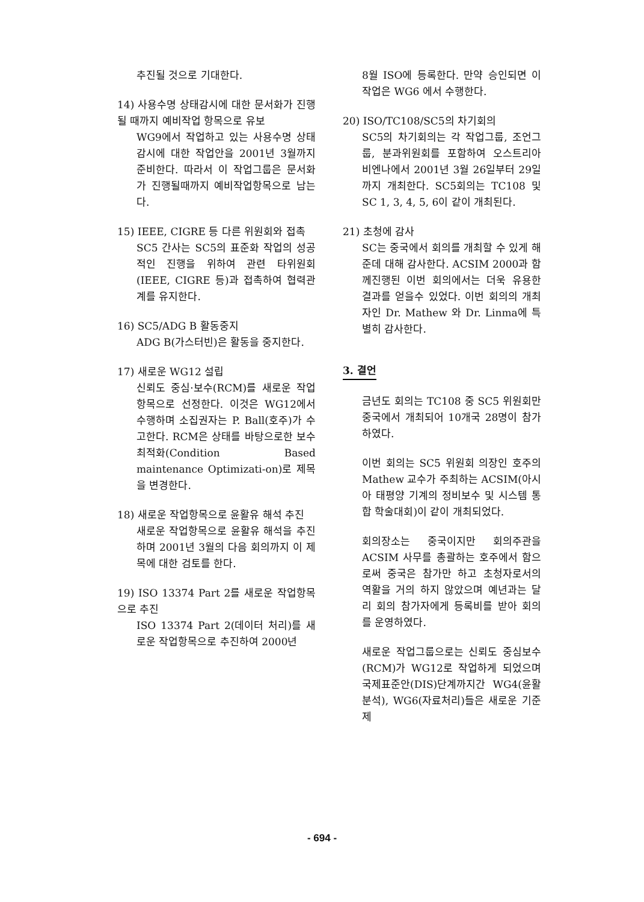추진될 것으로 기대한다.
14) 사용수명 상태감시에 대한 문서화가 진행될 때까지 예비작업 항목으로 유보
WG9에서 작업하고 있는 사용수명 상태감시에 대한 작업안을 2001년 3월까지 준비한다. 따라서 이 작업그룹은 문서화가 진행될때까지 예비작업항목으로 남는다.
15) IEEE, CIGRE 등 다른 위원회와 접촉
SC5 간사는 SC5의 표준화 작업의 성공적인 진행을 위하여 관련 타위원회(IEEE, CIGRE 등)과 접촉하여 협력관계를 유지한다.
16) SC5/ADG B 활동중지
ADG B(가스터빈)은 활동을 중지한다.
17) 새로운 WG12 설립
신뢰도 중심·보수(RCM)를 새로운 작업항목으로 선정한다. 이것은 WG12에서 수행하며 소집권자는 P. Ball(호주)가 수고한다. RCM은 상태를 바탕으로한 보수최적화(Condition Based maintenance Optimizati-on)로 제목을 변경한다.
18) 새로운 작업항목으로 윤활유 해석 추진
새로운 작업항목으로 윤활유 해석을 추진하며 2001년 3월의 다음 회의까지 이 제목에 대한 검토를 한다.
19) ISO 13374 Part 2를 새로운 작업항목으로 추진
ISO 13374 Part 2(데이터 처리)를 새로운 작업항목으로 추진하여 2000년
8월 ISO에 등록한다. 만약 승인되면 이 작업은 WG6 에서 수행한다.
20) ISO/TC108/SC5의 차기회의
SC5의 차기회의는 각 작업그룹, 조언그룹, 분과위원회를 포함하여 오스트리아 비엔나에서 2001년 3월 26일부터 29일까지 개최한다. SC5회의는 TC108 및 SC 1, 3, 4, 5, 6이 같이 개최된다.
21) 초청에 감사
SC는 중국에서 회의를 개최할 수 있게 해준데 대해 감사한다. ACSIM 2000과 함께진행된 이번 회의에서는 더욱 유용한 결과를 얻을수 있었다. 이번 회의의 개최자인 Dr. Mathew 와 Dr. Linma에 특별히 감사한다.
3. 결언
금년도 회의는 TC108 중 SC5 위원회만 중국에서 개최되어 10개국 28명이 참가하였다.
이번 회의는 SC5 위원회 의장인 호주의 Mathew 교수가 주최하는 ACSIM(아시아 태평양 기계의 정비보수 및 시스템 통합 학술대회)이 같이 개최되었다.
회의장소는 중국이지만 회의주관을 ACSIM 사무를 총괄하는 호주에서 함으로써 중국은 참가만 하고 초청자로서의 역활을 거의 하지 않았으며 예년과는 달리 회의 참가자에게 등록비를 받아 회의를 운영하였다.
새로운 작업그룹으로는 신뢰도 중심보수(RCM)가 WG12로 작업하게 되었으며 국제표준안(DIS)단계까지간 WG4(윤활분석), WG6(자료처리)들은 새로운 기준제
- 694 -